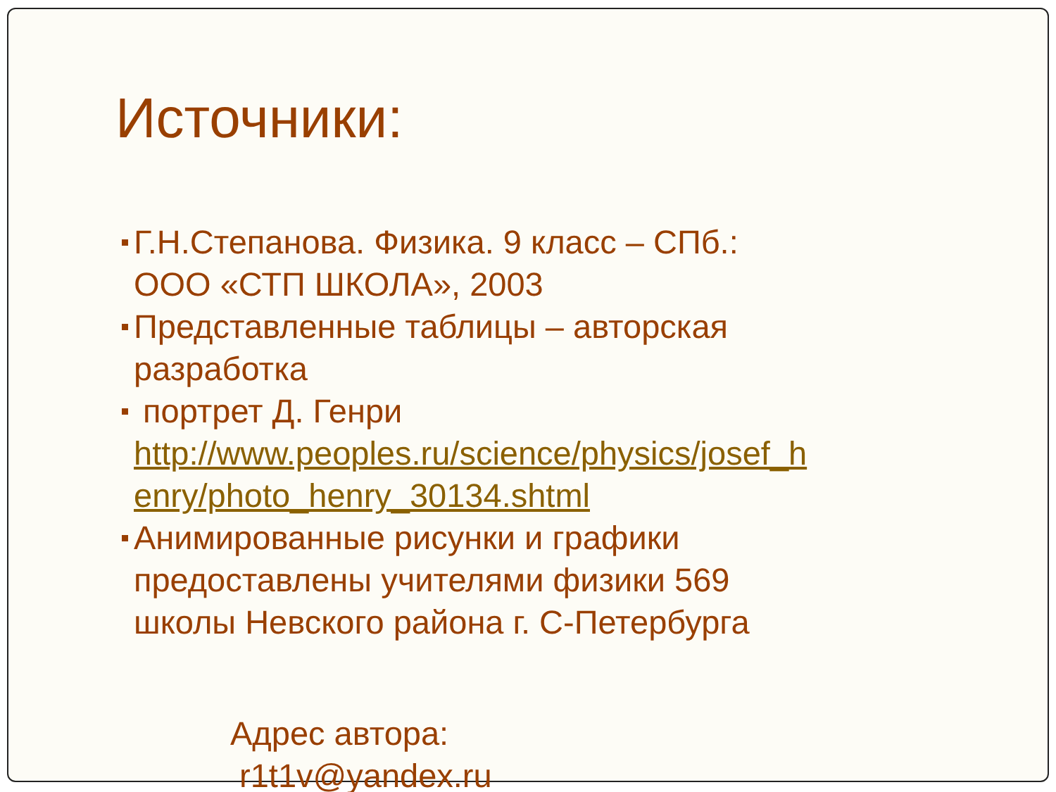Источники:
Г.Н.Степанова. Физика. 9 класс – СПб.:
ООО «СТП ШКОЛА», 2003
Представленные таблицы – авторская
разработка
портрет Д. Генри
http://www.peoples.ru/science/physics/josef_h
enry/photo_henry_30134.shtml
Анимированные рисунки и графики
предоставлены учителями физики 569
школы Невского района г. С-Петербурга
Адрес автора:
r1t1v@yandex.ru